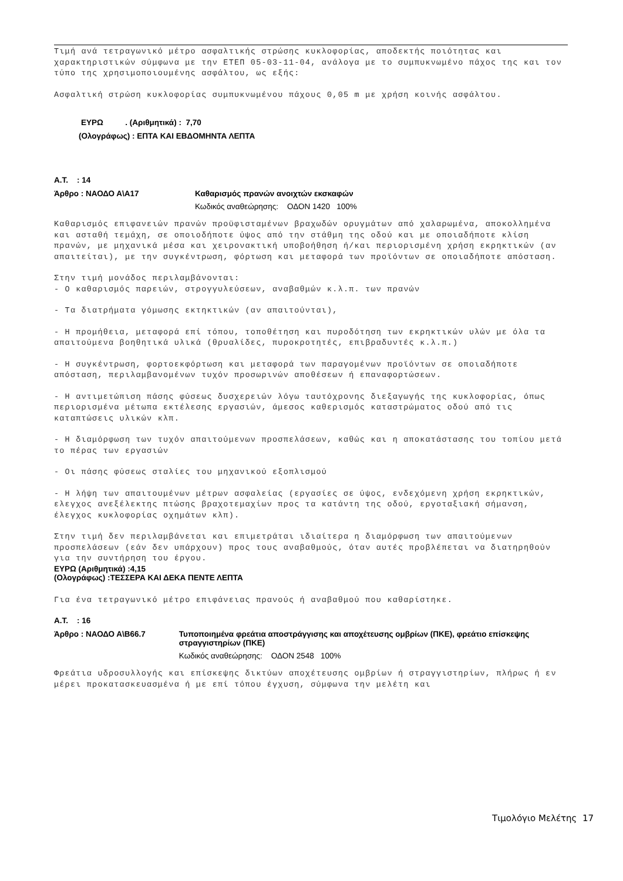Τιμή ανά τετραγωνικό μέτρο ασφαλτικής στρώσης κυκλοφορίας, αποδεκτής ποιότητας και χαρακτηριστικών σύμφωνα με την ΕΤΕΠ 05-03-11-04, ανάλογα με το συμπυκνωμένο πάχος της και τον τύπο της χρησιμοποιουμένης ασφάλτου, ως εξής:
Ασφαλτική στρώση κυκλοφορίας συμπυκνωμένου πάχους 0,05 m με χρήση κοινής ασφάλτου.
ΕΥΡΩ . (Αριθμητικά) : 7,70
(Ολογράφως) : ΕΠΤΑ ΚΑΙ ΕΒΔΟΜΗΝΤΑ ΛΕΠΤΑ
Α.Τ. : 14
Άρθρο : ΝΑΟΔΟ Α\Α17 Καθαρισμός πρανών ανοιχτών εκσκαφών
Κωδικός αναθεώρησης: ΟΔΟΝ 1420 100%
Καθαρισμός επιφανειών πρανών προϋφισταμένων βραχωδών ορυγμάτων από χαλαρωμένα, αποκολλημένα και ασταθή τεμάχη, σε οποιοδήποτε ύψος από την στάθμη της οδού και με οποιαδήποτε κλίση πρανών, με μηχανικά μέσα και χειρονακτική υποβοήθηση ή/και περιορισμένη χρήση εκρηκτικών (αν απαιτείται), με την συγκέντρωση, φόρτωση και μεταφορά των προϊόντων σε οποιαδήποτε απόσταση.
Στην τιμή μονάδος περιλαμβάνονται:
- Ο καθαρισμός παρειών, στρογγυλεύσεων, αναβαθμών κ.λ.π. των πρανών
- Τα διατρήματα γόμωσης εκτηκτικών (αν απαιτούνται),
- Η προμήθεια, μεταφορά επί τόπου, τοποθέτηση και πυροδότηση των εκρηκτικών υλών με όλα τα απαιτούμενα βοηθητικά υλικά (θρυαλίδες, πυροκροτητές, επιβραδυντές κ.λ.π.)
- Η συγκέντρωση, φορτοεκφόρτωση και μεταφορά των παραγομένων προϊόντων σε οποιαδήποτε απόσταση, περιλαμβανομένων τυχόν προσωρινών αποθέσεων ή επαναφορτώσεων.
- Η αντιμετώπιση πάσης φύσεως δυσχερειών λόγω ταυτόχρονης διεξαγωγής της κυκλοφορίας, όπως περιορισμένα μέτωπα εκτέλεσης εργασιών, άμεσος καθερισμός καταστρώματος οδού από τις καταπτώσεις υλικών κλπ.
- Η διαμόρφωση των τυχόν απαιτούμενων προσπελάσεων, καθώς και η αποκατάστασης του τοπίου μετά το πέρας των εργασιών
- Οι πάσης φύσεως σταλίες του μηχανικού εξοπλισμού
- Η λήψη των απαιτουμένων μέτρων ασφαλείας (εργασίες σε ύψος, ενδεχόμενη χρήση εκρηκτικών, ελεγχος ανεξέλεκτης πτώσης βραχοτεμαχίων προς τα κατάντη της οδού, εργοταξιακή σήμανση, έλεγχος κυκλοφορίας οχημάτων κλπ).
Στην τιμή δεν περιλαμβάνεται και επιμετράται ιδιαίτερα η διαμόρφωση των απαιτούμενων προσπελάσεων (εάν δεν υπάρχουν) προς τους αναβαθμούς, όταν αυτές προβλέπεται να διατηρηθούν για την συντήρηση του έργου.
ΕΥΡΩ (Αριθμητικά) :4,15
(Ολογράφως) :ΤΕΣΣΕΡΑ ΚΑΙ ΔΕΚΑ ΠΕΝΤΕ ΛΕΠΤΑ
Για ένα τετραγωνικό μέτρο επιφάνειας πρανούς ή αναβαθμού που καθαρίστηκε.
Α.Τ. : 16
Άρθρο : ΝΑΟΔΟ Α\Β66.7 Τυποποιημένα φρεάτια αποστράγγισης και αποχέτευσης ομβρίων (ΠΚΕ), φρεάτιο επίσκεψης στραγγιστηρίων (ΠΚΕ)
Κωδικός αναθεώρησης: ΟΔΟΝ 2548 100%
Φρεάτια υδροσυλλογής και επίσκεψης δικτύων αποχέτευσης ομβρίων ή στραγγιστηρίων, πλήρως ή εν μέρει προκατασκευασμένα ή με επί τόπου έγχυση, σύμφωνα την μελέτη και
Τιμολόγιο Μελέτης 17